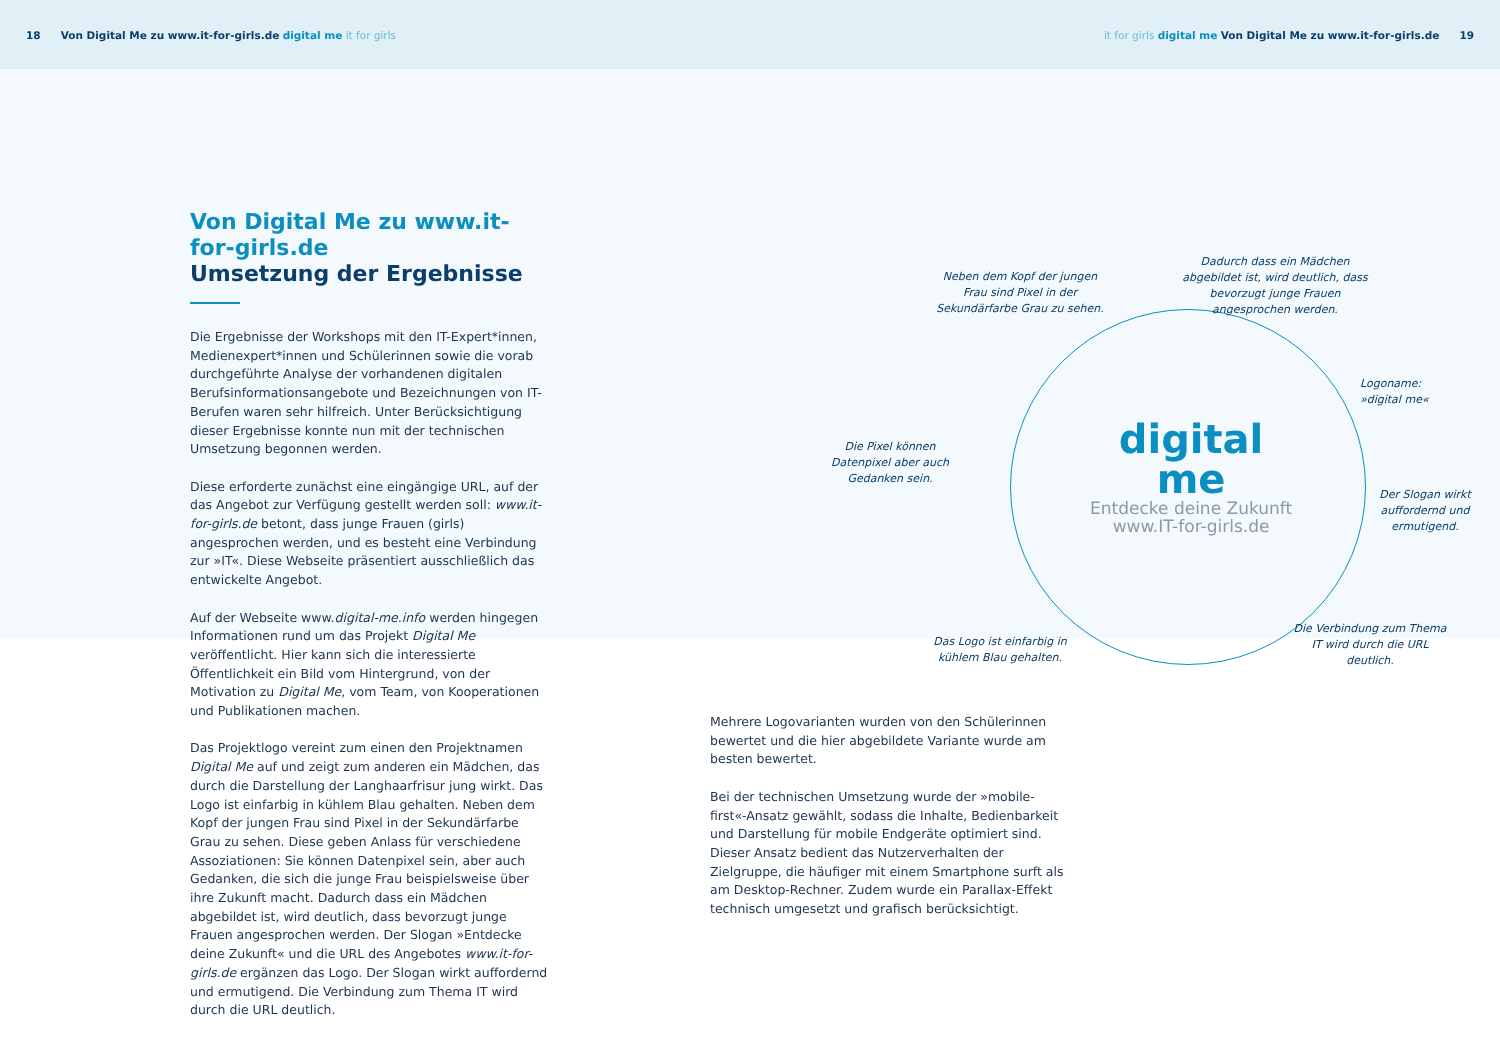18 Von Digital Me zu www.it-for-girls.de digital me it for girls
it for girls digital me Von Digital Me zu www.it-for-girls.de 19
Von Digital Me zu www.it-for-girls.de
Umsetzung der Ergebnisse
Die Ergebnisse der Workshops mit den IT-Expert*innen, Medien­expert*innen und Schülerinnen sowie die vorab durchgeführte Analyse der vorhandenen digitalen Berufsinformationsange­bote und Bezeichnungen von IT-Berufen waren sehr hilfreich. Unter Berücksichtigung dieser Ergebnisse konnte nun mit der technischen Umsetzung begonnen werden.
Diese erforderte zunächst eine eingängige URL, auf der das An­gebot zur Verfügung gestellt werden soll: www.it-for-girls.de betont, dass junge Frauen (girls) angesprochen werden, und es besteht eine Verbindung zur »IT«. Diese Webseite präsentiert ausschließlich das entwickelte Angebot.
Auf der Webseite www.digital-me.info werden hingegen Infor­mationen rund um das Projekt Digital Me veröffentlicht. Hier kann sich die interessierte Öffentlichkeit ein Bild vom Hinter­grund, von der Motivation zu Digital Me, vom Team, von Koope­rationen und Publikationen machen.
Das Projektlogo vereint zum einen den Projektnamen Digital Me auf und zeigt zum anderen ein Mädchen, das durch die Dar­stellung der Langhaarfrisur jung wirkt. Das Logo ist einfarbig in kühlem Blau gehalten. Neben dem Kopf der jungen Frau sind Pixel in der Sekundärfarbe Grau zu sehen. Diese geben Anlass für verschiedene Assoziationen: Sie können Datenpixel sein, aber auch Gedanken, die sich die junge Frau beispielsweise über ihre Zukunft macht. Dadurch dass ein Mädchen abgebildet ist, wird deutlich, dass bevorzugt junge Frauen angesprochen werden. Der Slogan »Entdecke deine Zukunft« und die URL des Angebotes www.it-for-girls.de ergänzen das Logo. Der Slogan wirkt auffordernd und ermutigend. Die Verbindung zum Thema IT wird durch die URL deutlich.
Neben dem Kopf der jungen Frau sind Pixel in der Sekundärfarbe Grau zu sehen.
Dadurch dass ein Mädchen abgebildet ist, wird deutlich, dass bevorzugt junge Frauen angesprochen werden.
Logoname: »digital me«
Die Pixel können Datenpixel aber auch Gedanken sein.
Der Slogan wirkt auffordernd und ermutigend.
Das Logo ist einfarbig in kühlem Blau gehalten.
Die Verbindung zum Thema IT wird durch die URL deutlich.
digital
me
Entdecke deine Zukunft
www.IT-for-girls.de
Mehrere Logovarianten wurden von den Schülerinnen bewertet und die hier abgebildete Variante wurde am besten bewertet.
Bei der technischen Umsetzung wurde der »mobile-first«-An­satz gewählt, sodass die Inhalte, Bedienbarkeit und Darstel­lung für mobile Endgeräte optimiert sind. Dieser Ansatz bedient das Nutzerverhalten der Zielgruppe, die häufiger mit einem Smartphone surft als am Desktop-Rechner. Zudem wurde ein Parallax-Effekt technisch umgesetzt und grafisch berücksich­tigt.